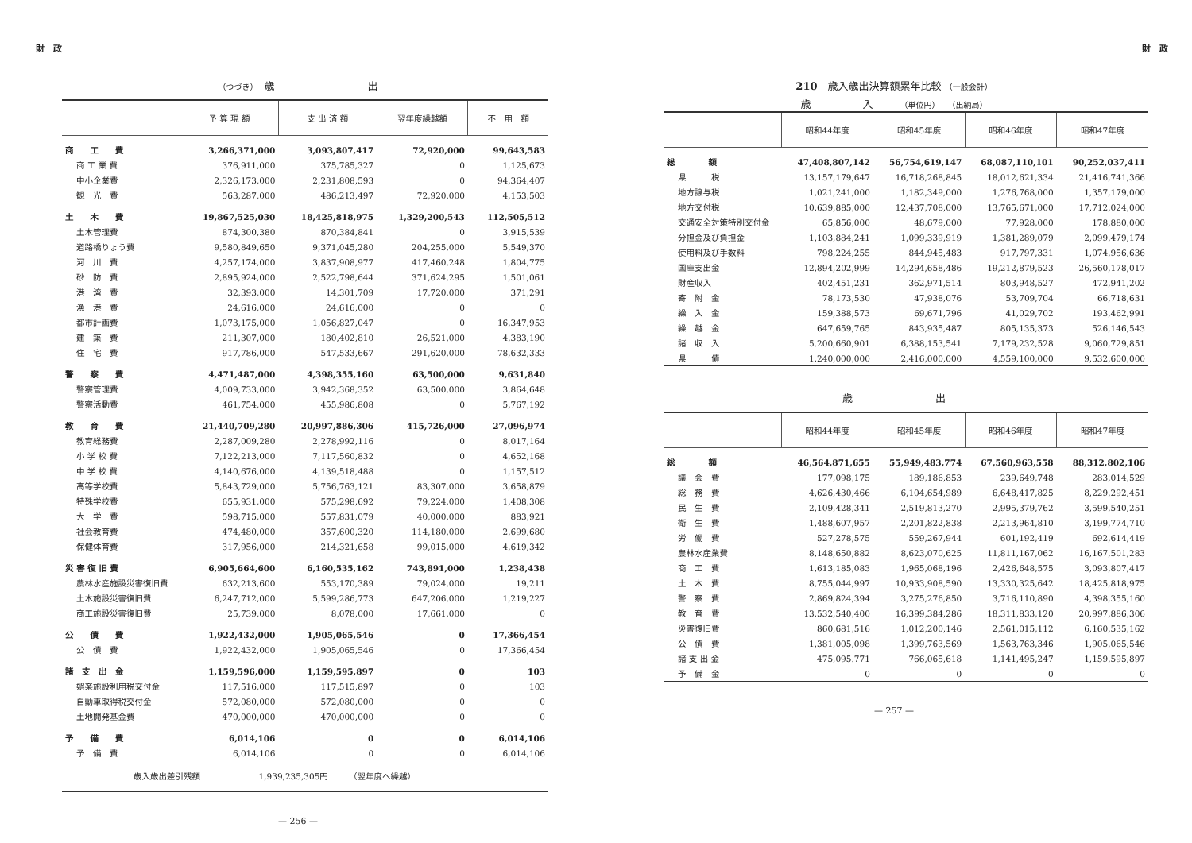財　政
（つづき）　歳　　　　　　　　　出
| | 予 算 現 額 | 支 出 済 額 | 翌年度繰越額 | 不 用 額 |
| --- | --- | --- | --- | --- |
| 商 工 費 | 3,266,371,000 | 3,093,807,417 | 72,920,000 | 99,643,583 |
| 商 工 業 費 | 376,911,000 | 375,785,327 | 0 | 1,125,673 |
| 中小企業費 | 2,326,173,000 | 2,231,808,593 | 0 | 94,364,407 |
| 観 光 費 | 563,287,000 | 486,213,497 | 72,920,000 | 4,153,503 |
| 土 木 費 | 19,867,525,030 | 18,425,818,975 | 1,329,200,543 | 112,505,512 |
| 土木管理費 | 874,300,380 | 870,384,841 | 0 | 3,915,539 |
| 道路橋りょう費 | 9,580,849,650 | 9,371,045,280 | 204,255,000 | 5,549,370 |
| 河 川 費 | 4,257,174,000 | 3,837,908,977 | 417,460,248 | 1,804,775 |
| 砂 防 費 | 2,895,924,000 | 2,522,798,644 | 371,624,295 | 1,501,061 |
| 港 湾 費 | 32,393,000 | 14,301,709 | 17,720,000 | 371,291 |
| 漁 港 費 | 24,616,000 | 24,616,000 | 0 | 0 |
| 都市計画費 | 1,073,175,000 | 1,056,827,047 | 0 | 16,347,953 |
| 建 築 費 | 211,307,000 | 180,402,810 | 26,521,000 | 4,383,190 |
| 住 宅 費 | 917,786,000 | 547,533,667 | 291,620,000 | 78,632,333 |
| 警 察 費 | 4,471,487,000 | 4,398,355,160 | 63,500,000 | 9,631,840 |
| 警察管理費 | 4,009,733,000 | 3,942,368,352 | 63,500,000 | 3,864,648 |
| 警察活動費 | 461,754,000 | 455,986,808 | 0 | 5,767,192 |
| 教 育 費 | 21,440,709,280 | 20,997,886,306 | 415,726,000 | 27,096,974 |
| 教育総務費 | 2,287,009,280 | 2,278,992,116 | 0 | 8,017,164 |
| 小 学 校 費 | 7,122,213,000 | 7,117,560,832 | 0 | 4,652,168 |
| 中 学 校 費 | 4,140,676,000 | 4,139,518,488 | 0 | 1,157,512 |
| 高等学校費 | 5,843,729,000 | 5,756,763,121 | 83,307,000 | 3,658,879 |
| 特殊学校費 | 655,931,000 | 575,298,692 | 79,224,000 | 1,408,308 |
| 大 学 費 | 598,715,000 | 557,831,079 | 40,000,000 | 883,921 |
| 社会教育費 | 474,480,000 | 357,600,320 | 114,180,000 | 2,699,680 |
| 保健体育費 | 317,956,000 | 214,321,658 | 99,015,000 | 4,619,342 |
| 災 害 復 旧 費 | 6,905,664,600 | 6,160,535,162 | 743,891,000 | 1,238,438 |
| 農林水産施設災害復旧費 | 632,213,600 | 553,170,389 | 79,024,000 | 19,211 |
| 土木施設災害復旧費 | 6,247,712,000 | 5,599,286,773 | 647,206,000 | 1,219,227 |
| 商工施設災害復旧費 | 25,739,000 | 8,078,000 | 17,661,000 | 0 |
| 公 債 費 | 1,922,432,000 | 1,905,065,546 | 0 | 17,366,454 |
| 公 債 費 | 1,922,432,000 | 1,905,065,546 | 0 | 17,366,454 |
| 諸 支 出 金 | 1,159,596,000 | 1,159,595,897 | 0 | 103 |
| 娯楽施設利用税交付金 | 117,516,000 | 117,515,897 | 0 | 103 |
| 自動車取得税交付金 | 572,080,000 | 572,080,000 | 0 | 0 |
| 土地開発基金費 | 470,000,000 | 470,000,000 | 0 | 0 |
| 予 備 費 | 6,014,106 | 0 | 0 | 6,014,106 |
| 予 備 費 | 6,014,106 | 0 | 0 | 6,014,106 |
| 歳入歳出差引残額 1,939,235,305円 （翌年度へ繰越） | | | | |
— 256 —
財　政
210　歳入歳出決算額累年比較 （一般会計）
歳　　　　　入　　　（単位円）　　（出納局）
| | 昭和44年度 | 昭和45年度 | 昭和46年度 | 昭和47年度 |
| --- | --- | --- | --- | --- |
| 総 額 | 47,408,807,142 | 56,754,619,147 | 68,087,110,101 | 90,252,037,411 |
| 県 税 | 13,157,179,647 | 16,718,268,845 | 18,012,621,334 | 21,416,741,366 |
| 地方譲与税 | 1,021,241,000 | 1,182,349,000 | 1,276,768,000 | 1,357,179,000 |
| 地方交付税 | 10,639,885,000 | 12,437,708,000 | 13,765,671,000 | 17,712,024,000 |
| 交通安全対策特別交付金 | 65,856,000 | 48,679,000 | 77,928,000 | 178,880,000 |
| 分担金及び負担金 | 1,103,884,241 | 1,099,339,919 | 1,381,289,079 | 2,099,479,174 |
| 使用料及び手数料 | 798,224,255 | 844,945,483 | 917,797,331 | 1,074,956,636 |
| 国庫支出金 | 12,894,202,999 | 14,294,658,486 | 19,212,879,523 | 26,560,178,017 |
| 財産収入 | 402,451,231 | 362,971,514 | 803,948,527 | 472,941,202 |
| 寄 附 金 | 78,173,530 | 47,938,076 | 53,709,704 | 66,718,631 |
| 繰 入 金 | 159,388,573 | 69,671,796 | 41,029,702 | 193,462,991 |
| 繰 越 金 | 647,659,765 | 843,935,487 | 805,135,373 | 526,146,543 |
| 諸 収 入 | 5.200,660,901 | 6,388,153,541 | 7,179,232,528 | 9,060,729,851 |
| 県 債 | 1,240,000,000 | 2,416,000,000 | 4,559,100,000 | 9,532,600,000 |
歳　　　　　　　　出
| | 昭和44年度 | 昭和45年度 | 昭和46年度 | 昭和47年度 |
| --- | --- | --- | --- | --- |
| 総 額 | 46,564,871,655 | 55,949,483,774 | 67,560,963,558 | 88,312,802,106 |
| 議 会 費 | 177,098,175 | 189,186,853 | 239,649,748 | 283,014,529 |
| 総 務 費 | 4,626,430,466 | 6,104,654,989 | 6,648,417,825 | 8,229,292,451 |
| 民 生 費 | 2,109,428,341 | 2,519,813,270 | 2,995,379,762 | 3,599,540,251 |
| 衛 生 費 | 1,488,607,957 | 2,201,822,838 | 2,213,964,810 | 3,199,774,710 |
| 労 働 費 | 527,278,575 | 559,267,944 | 601,192,419 | 692,614,419 |
| 農林水産業費 | 8,148,650,882 | 8,623,070,625 | 11,811,167,062 | 16,167,501,283 |
| 商 工 費 | 1,613,185,083 | 1,965,068,196 | 2,426,648,575 | 3,093,807,417 |
| 土 木 費 | 8,755,044,997 | 10,933,908,590 | 13,330,325,642 | 18,425,818,975 |
| 警 察 費 | 2,869,824,394 | 3,275,276,850 | 3,716,110,890 | 4,398,355,160 |
| 教 育 費 | 13,532,540,400 | 16,399,384,286 | 18,311,833,120 | 20,997,886,306 |
| 災害復旧費 | 860,681,516 | 1,012,200,146 | 2,561,015,112 | 6,160,535,162 |
| 公 債 費 | 1,381,005,098 | 1,399,763,569 | 1,563,763,346 | 1,905,065,546 |
| 諸 支 出 金 | 475,095.771 | 766,065,618 | 1,141,495,247 | 1,159,595,897 |
| 予 備 金 | 0 | 0 | 0 | 0 |
— 257 —